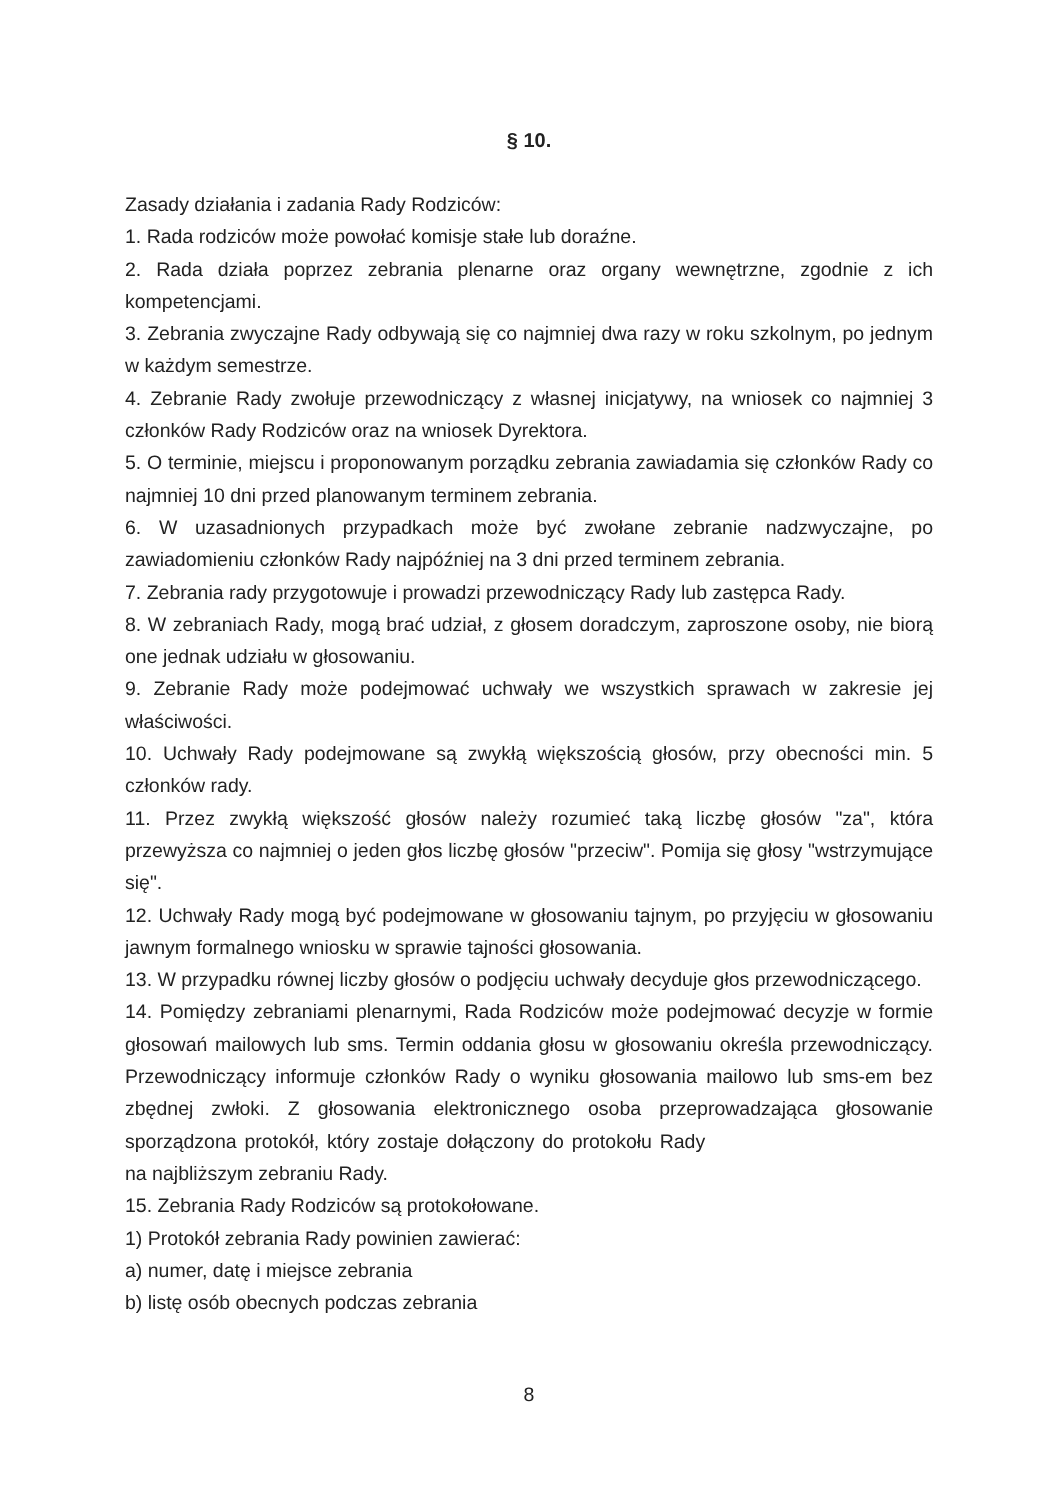§ 10.
Zasady działania i zadania Rady Rodziców:
1. Rada rodziców może powołać komisje stałe lub doraźne.
2. Rada działa poprzez zebrania plenarne oraz organy wewnętrzne, zgodnie z ich kompetencjami.
3. Zebrania zwyczajne Rady odbywają się co najmniej dwa razy w roku szkolnym, po jednym w każdym semestrze.
4. Zebranie Rady zwołuje przewodniczący z własnej inicjatywy, na wniosek co najmniej 3 członków Rady Rodziców oraz na wniosek Dyrektora.
5. O terminie, miejscu i proponowanym porządku zebrania zawiadamia się członków Rady co najmniej 10 dni przed planowanym terminem zebrania.
6. W uzasadnionych przypadkach może być zwołane zebranie nadzwyczajne, po zawiadomieniu członków Rady najpóźniej na 3 dni przed terminem zebrania.
7. Zebrania rady przygotowuje i prowadzi przewodniczący Rady lub zastępca Rady.
8. W zebraniach Rady, mogą brać udział, z głosem doradczym, zaproszone osoby, nie biorą one jednak udziału w głosowaniu.
9. Zebranie Rady może podejmować uchwały we wszystkich sprawach w zakresie jej właściwości.
10. Uchwały Rady podejmowane są zwykłą większością głosów, przy obecności min. 5 członków rady.
11. Przez zwykłą większość głosów należy rozumieć taką liczbę głosów "za", która przewyższa co najmniej o jeden głos liczbę głosów "przeciw". Pomija się głosy "wstrzymujące się".
12. Uchwały Rady mogą być podejmowane w głosowaniu tajnym, po przyjęciu w głosowaniu jawnym formalnego wniosku w sprawie tajności głosowania.
13. W przypadku równej liczby głosów o podjęciu uchwały decyduje głos przewodniczącego.
14. Pomiędzy zebraniami plenarnymi, Rada Rodziców może podejmować decyzje w formie głosowań mailowych lub sms. Termin oddania głosu w głosowaniu określa przewodniczący. Przewodniczący informuje członków Rady o wyniku głosowania mailowo lub sms-em bez zbędnej zwłoki. Z głosowania elektronicznego osoba przeprowadzająca głosowanie sporządzona protokół, który zostaje dołączony do protokołu Rady na najbliższym zebraniu Rady.
15. Zebrania Rady Rodziców są protokołowane.
1) Protokół zebrania Rady powinien zawierać:
a) numer, datę i miejsce zebrania
b) listę osób obecnych podczas zebrania
8